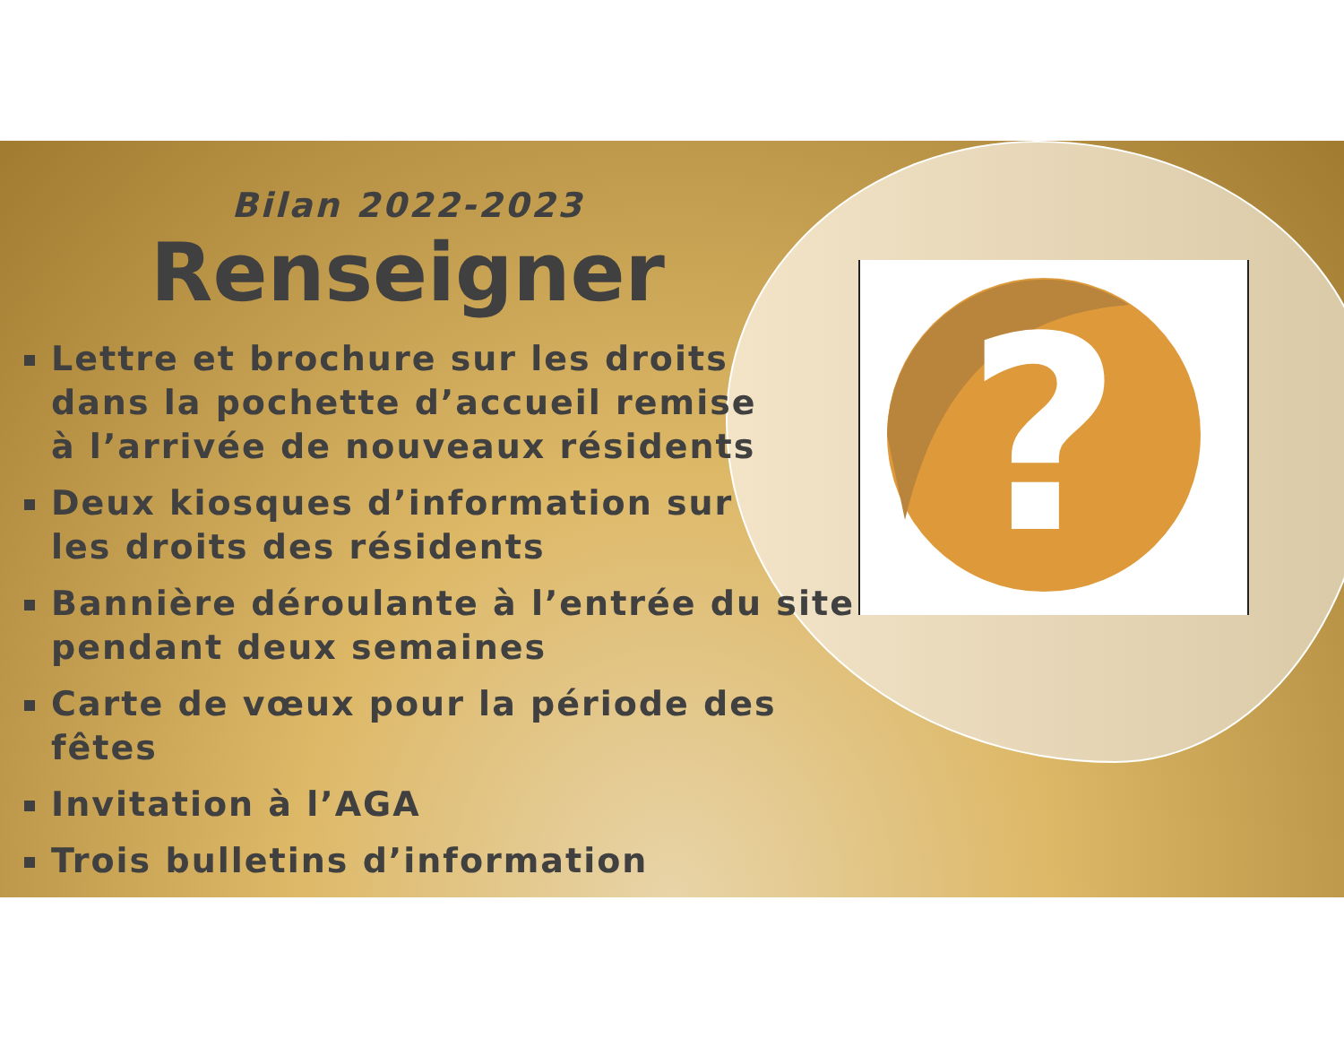?
Bilan 2022-2023
Renseigner
Lettre et brochure sur les droits
dans la pochette d’accueil remise
à l’arrivée de nouveaux résidents
Deux kiosques d’information sur
les droits des résidents
Bannière déroulante à l’entrée du site
pendant deux semaines
Carte de vœux pour la période des fêtes
Invitation à l’AGA
Trois bulletins d’information